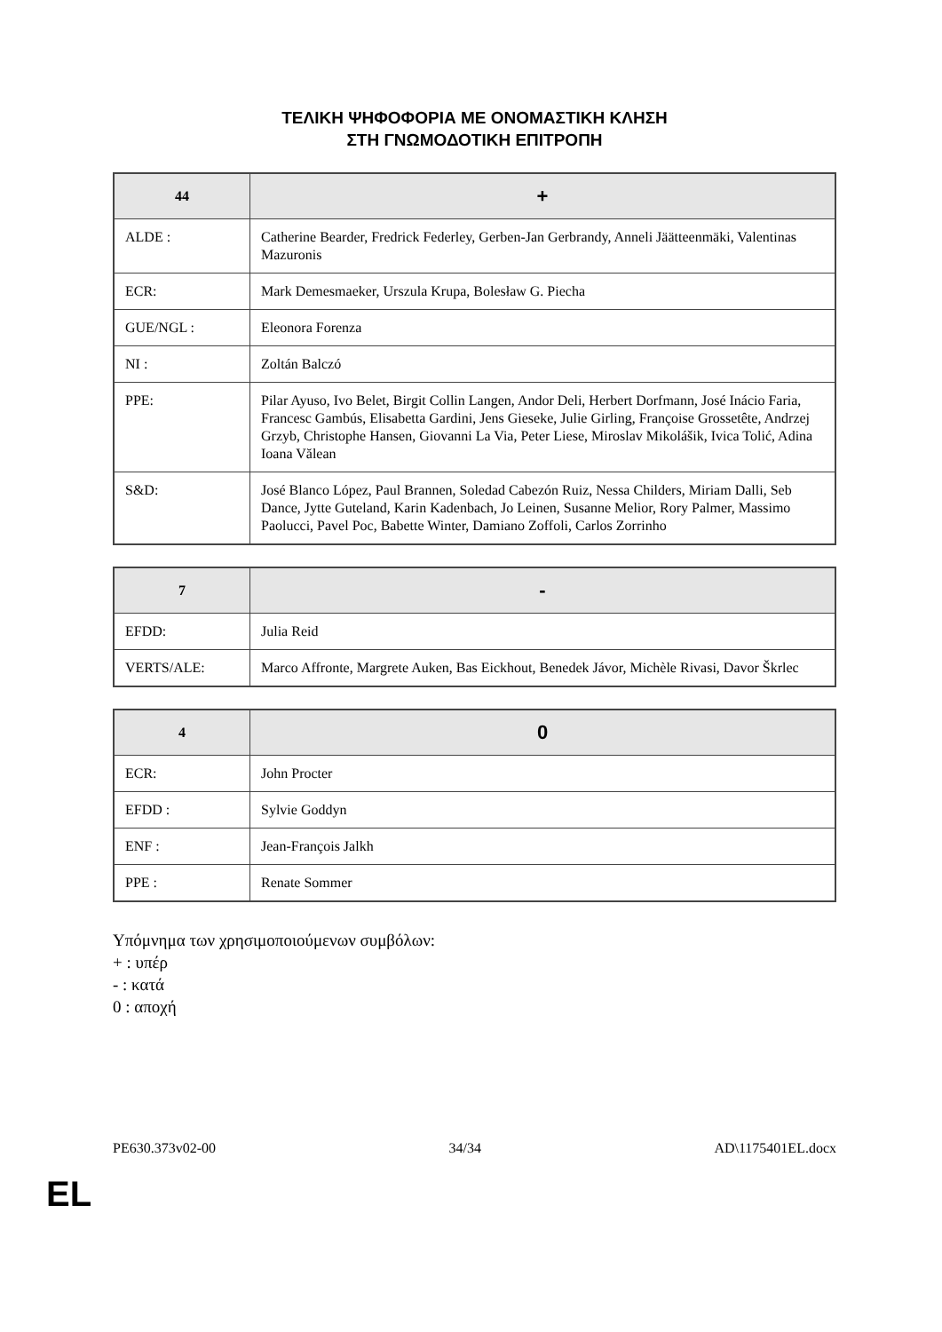ΤΕΛΙΚΗ ΨΗΦΟΦΟΡΙΑ ΜΕ ΟΝΟΜΑΣΤΙΚΗ ΚΛΗΣΗ
ΣΤΗ ΓΝΩΜΟΔΟΤΙΚΗ ΕΠΙΤΡΟΠΗ
| 44 | + |
| --- | --- |
| ALDE : | Catherine Bearder, Fredrick Federley, Gerben-Jan Gerbrandy, Anneli Jäätteenmäki, Valentinas Mazuronis |
| ECR: | Mark Demesmaeker, Urszula Krupa, Bolesław G. Piecha |
| GUE/NGL : | Eleonora Forenza |
| NI : | Zoltán Balczó |
| PPE: | Pilar Ayuso, Ivo Belet, Birgit Collin Langen, Andor Deli, Herbert Dorfmann, José Inácio Faria, Francesc Gambús, Elisabetta Gardini, Jens Gieseke, Julie Girling, Françoise Grossetête, Andrzej Grzyb, Christophe Hansen, Giovanni La Via, Peter Liese, Miroslav Mikolášik, Ivica Tolić, Adina Ioana Vălean |
| S&D: | José Blanco López, Paul Brannen, Soledad Cabezón Ruiz, Nessa Childers, Miriam Dalli, Seb Dance, Jytte Guteland, Karin Kadenbach, Jo Leinen, Susanne Melior, Rory Palmer, Massimo Paolucci, Pavel Poc, Babette Winter, Damiano Zoffoli, Carlos Zorrinho |
| 7 | - |
| --- | --- |
| EFDD: | Julia Reid |
| VERTS/ALE: | Marco Affronte, Margrete Auken, Bas Eickhout, Benedek Jávor, Michèle Rivasi, Davor Škrlec |
| 4 | 0 |
| --- | --- |
| ECR: | John Procter |
| EFDD : | Sylvie Goddyn |
| ENF : | Jean-François Jalkh |
| PPE : | Renate Sommer |
Υπόμνημα των χρησιμοποιούμενων συμβόλων:
+ : υπέρ
- : κατά
0 : αποχή
PE630.373v02-00 34/34 AD\1175401EL.docx
EL